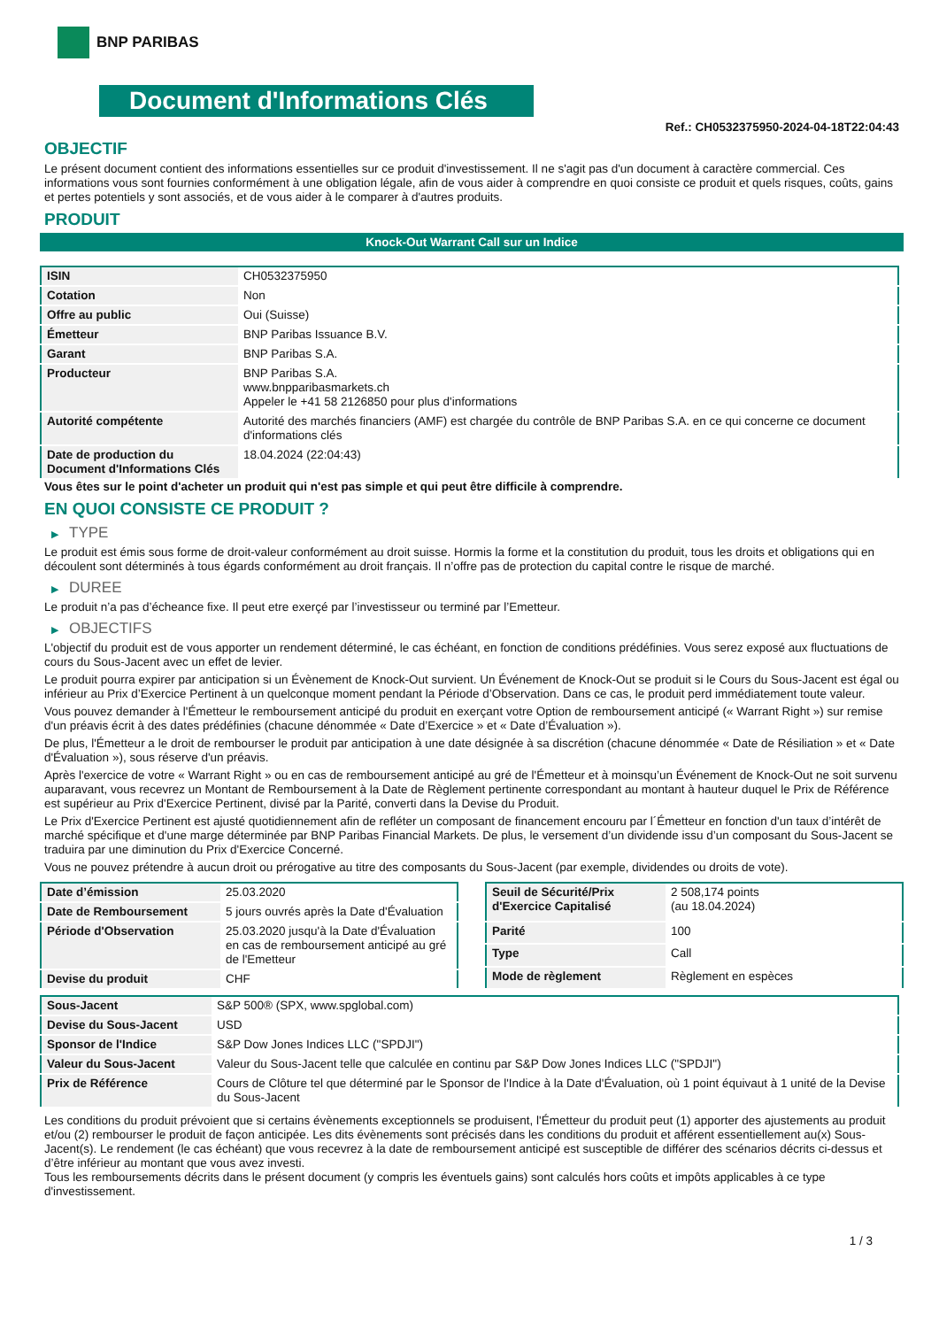BNP PARIBAS
Document d'Informations Clés
Ref.: CH0532375950-2024-04-18T22:04:43
OBJECTIF
Le présent document contient des informations essentielles sur ce produit d'investissement. Il ne s'agit pas d'un document à caractère commercial. Ces informations vous sont fournies conformément à une obligation légale, afin de vous aider à comprendre en quoi consiste ce produit et quels risques, coûts, gains et pertes potentiels y sont associés, et de vous aider à le comparer à d'autres produits.
PRODUIT
Knock-Out Warrant Call sur un Indice
| ISIN | CH0532375950 |
| Cotation | Non |
| Offre au public | Oui (Suisse) |
| Émetteur | BNP Paribas Issuance B.V. |
| Garant | BNP Paribas S.A. |
| Producteur | BNP Paribas S.A. www.bnpparibasmarkets.ch Appeler le +41 58 2126850 pour plus d'informations |
| Autorité compétente | Autorité des marchés financiers (AMF) est chargée du contrôle de BNP Paribas S.A. en ce qui concerne ce document d'informations clés |
| Date de production du Document d'Informations Clés | 18.04.2024 (22:04:43) |
Vous êtes sur le point d'acheter un produit qui n'est pas simple et qui peut être difficile à comprendre.
EN QUOI CONSISTE CE PRODUIT ?
▶ TYPE
Le produit est émis sous forme de droit-valeur conformément au droit suisse. Hormis la forme et la constitution du produit, tous les droits et obligations qui en découlent sont déterminés à tous égards conformément au droit français. Il n’offre pas de protection du capital contre le risque de marché.
▶ DUREE
Le produit n’a pas d’écheance fixe. Il peut etre exerçé par l’investisseur ou terminé par l’Emetteur.
▶ OBJECTIFS
L'objectif du produit est de vous apporter un rendement déterminé, le cas échéant, en fonction de conditions prédéfinies. Vous serez exposé aux fluctuations de cours du Sous-Jacent avec un effet de levier.
Le produit pourra expirer par anticipation si un Évènement de Knock-Out survient. Un Événement de Knock-Out se produit si le Cours du Sous-Jacent est égal ou inférieur au Prix d’Exercice Pertinent à un quelconque moment pendant la Période d’Observation. Dans ce cas, le produit perd immédiatement toute valeur.
Vous pouvez demander à l'Émetteur le remboursement anticipé du produit en exerçant votre Option de remboursement anticipé (« Warrant Right ») sur remise d'un préavis écrit à des dates prédéfinies (chacune dénommée « Date d’Exercice » et « Date d’Évaluation »).
De plus, l'Émetteur a le droit de rembourser le produit par anticipation à une date désignée à sa discrétion (chacune dénommée « Date de Résiliation » et « Date d'Évaluation »), sous réserve d'un préavis.
Après l'exercice de votre « Warrant Right » ou en cas de remboursement anticipé au gré de l'Émetteur et à moinsqu’un Événement de Knock-Out ne soit survenu auparavant, vous recevrez un Montant de Remboursement à la Date de Règlement pertinente correspondant au montant à hauteur duquel le Prix de Référence est supérieur au Prix d'Exercice Pertinent, divisé par la Parité, converti dans la Devise du Produit.
Le Prix d'Exercice Pertinent est ajusté quotidiennement afin de refléter un composant de financement encouru par l´Émetteur en fonction d'un taux d’intérêt de marché spécifique et d'une marge déterminée par BNP Paribas Financial Markets. De plus, le versement d’un dividende issu d’un composant du Sous-Jacent se traduira par une diminution du Prix d'Exercice Concerné.
Vous ne pouvez prétendre à aucun droit ou prérogative au titre des composants du Sous-Jacent (par exemple, dividendes ou droits de vote).
| Date d’émission | 25.03.2020 |
| Date de Remboursement | 5 jours ouvrés après la Date d'Évaluation |
| Période d'Observation | 25.03.2020 jusqu'à la Date d'Évaluation en cas de remboursement anticipé au gré de l'Emetteur |
| Devise du produit | CHF |
| Seuil de Sécurité/Prix d'Exercice Capitalisé | 2 508,174 points (au 18.04.2024) |
| Parité | 100 |
| Type | Call |
| Mode de règlement | Règlement en espèces |
| Sous-Jacent | S&P 500® (SPX, www.spglobal.com) |
| Devise du Sous-Jacent | USD |
| Sponsor de l'Indice | S&P Dow Jones Indices LLC ("SPDJI") |
| Valeur du Sous-Jacent | Valeur du Sous-Jacent telle que calculée en continu par S&P Dow Jones Indices LLC ("SPDJI") |
| Prix de Référence | Cours de Clôture tel que déterminé par le Sponsor de l'Indice à la Date d'Évaluation, où 1 point équivaut à 1 unité de la Devise du Sous-Jacent |
Les conditions du produit prévoient que si certains évènements exceptionnels se produisent, l'Émetteur du produit peut (1) apporter des ajustements au produit et/ou (2) rembourser le produit de façon anticipée. Les dits évènements sont précisés dans les conditions du produit et afférent essentiellement au(x) Sous-Jacent(s). Le rendement (le cas échéant) que vous recevrez à la date de remboursement anticipé est susceptible de différer des scénarios décrits ci-dessus et d’être inférieur au montant que vous avez investi.
Tous les remboursements décrits dans le présent document (y compris les éventuels gains) sont calculés hors coûts et impôts applicables à ce type d'investissement.
1 / 3